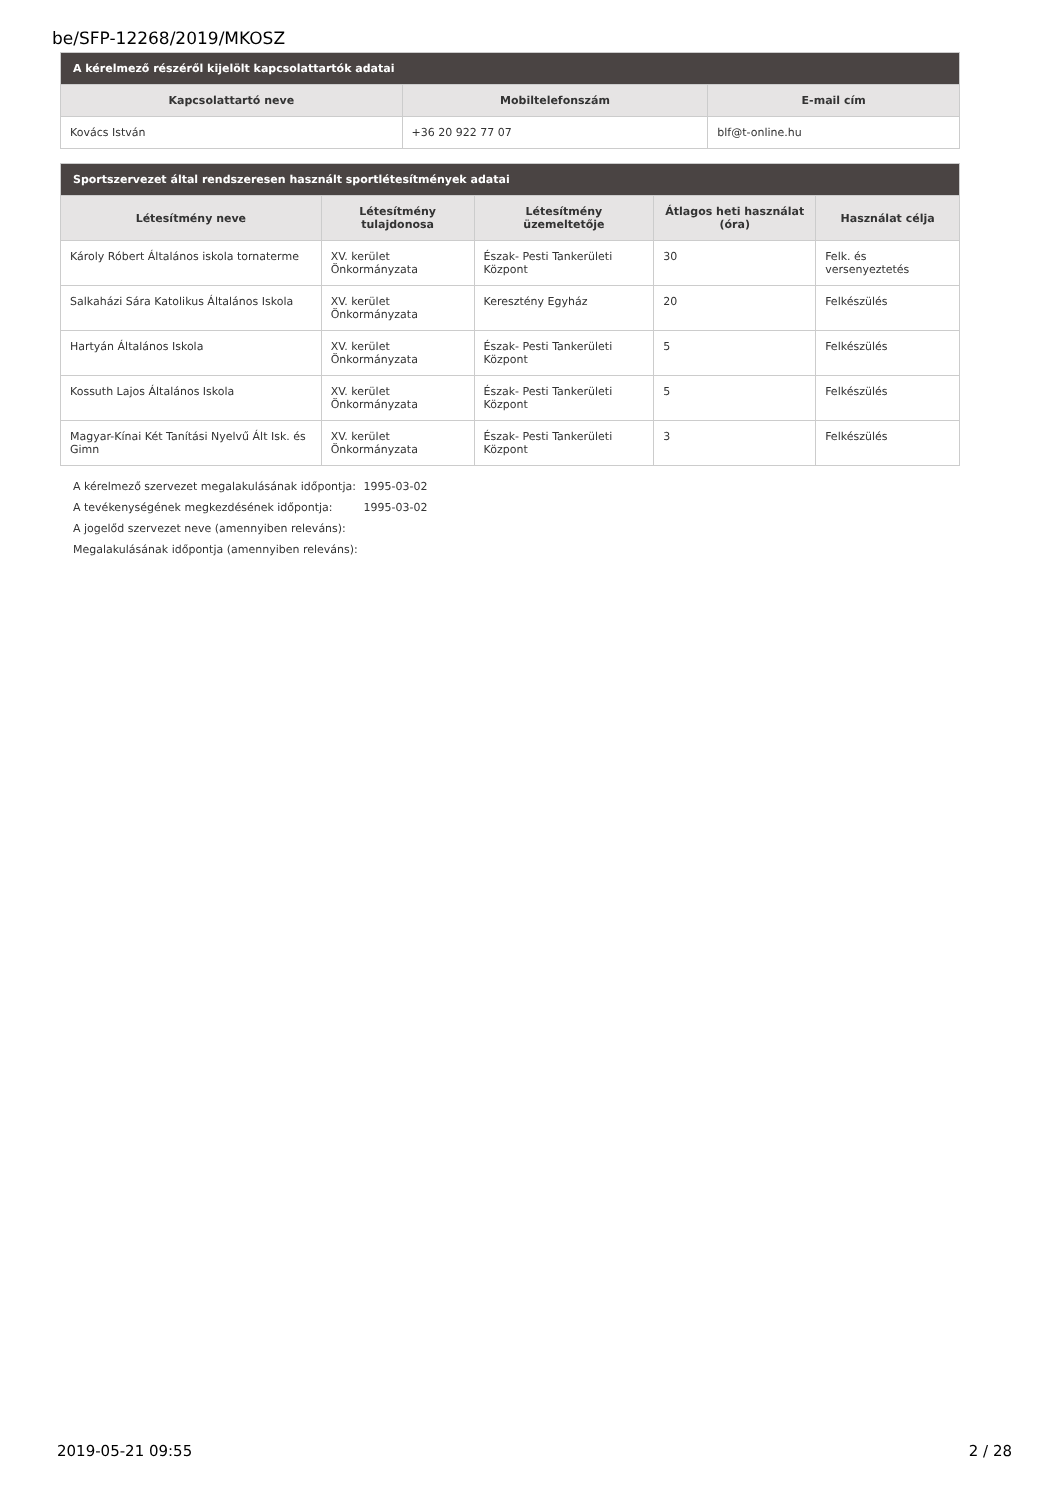be/SFP-12268/2019/MKOSZ
| A kérelmező részéről kijelölt kapcsolattartók adatai | | |
| --- | --- | --- |
| Kapcsolattartó neve | Mobiltelefonszám | E-mail cím |
| Kovács István | +36 20 922 77 07 | blf@t-online.hu |
| Sportszervezet által rendszeresen használt sportlétesítmények adatai | | | | |
| --- | --- | --- | --- | --- |
| Létesítmény neve | Létesítmény tulajdonosa | Létesítmény üzemeltetője | Átlagos heti használat (óra) | Használat célja |
| Károly Róbert Általános iskola tornaterme | XV. kerület Önkormányzata | Észak- Pesti Tankerületi Központ | 30 | Felk. és versenyeztetés |
| Salkaházi Sára Katolikus Általános Iskola | XV. kerület Önkormányzata | Keresztény Egyház | 20 | Felkészülés |
| Hartyán Általános Iskola | XV. kerület Önkormányzata | Észak- Pesti Tankerületi Központ | 5 | Felkészülés |
| Kossuth Lajos Általános Iskola | XV. kerület Önkormányzata | Észak- Pesti Tankerületi Központ | 5 | Felkészülés |
| Magyar-Kínai Két Tanítási Nyelvű Ált Isk. és Gimn | XV. kerület Önkormányzata | Észak- Pesti Tankerületi Központ | 3 | Felkészülés |
A kérelmező szervezet megalakulásának időpontja: 1995-03-02
A tevékenységének megkezdésének időpontja: 1995-03-02
A jogelőd szervezet neve (amennyiben releváns):
Megalakulásának időpontja (amennyiben releváns):
2019-05-21 09:55 2 / 28